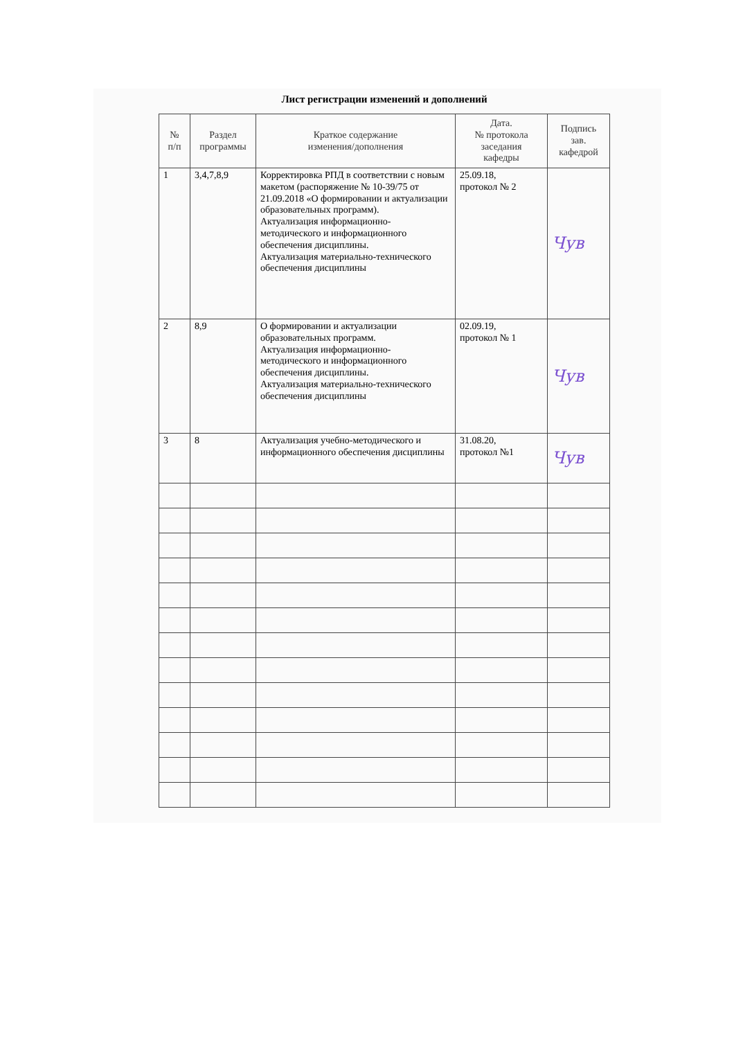Лист регистрации изменений и дополнений
| № п/п | Раздел программы | Краткое содержание изменения/дополнения | Дата. № протокола заседания кафедры | Подпись зав. кафедрой |
| --- | --- | --- | --- | --- |
| 1 | 3,4,7,8,9 | Корректировка РПД в соответствии с новым макетом (распоряжение № 10-39/75 от 21.09.2018 «О формировании и актуализации образовательных программ). Актуализация информационно-методического и информационного обеспечения дисциплины. Актуализация материально-технического обеспечения дисциплины | 25.09.18, протокол № 2 | Чув |
| 2 | 8,9 | О формировании и актуализации образовательных программ. Актуализация информационно-методического и информационного обеспечения дисциплины. Актуализация материально-технического обеспечения дисциплины | 02.09.19, протокол № 1 | Чув |
| 3 | 8 | Актуализация учебно-методического и информационного обеспечения дисциплины | 31.08.20, протокол №1 | Чув |